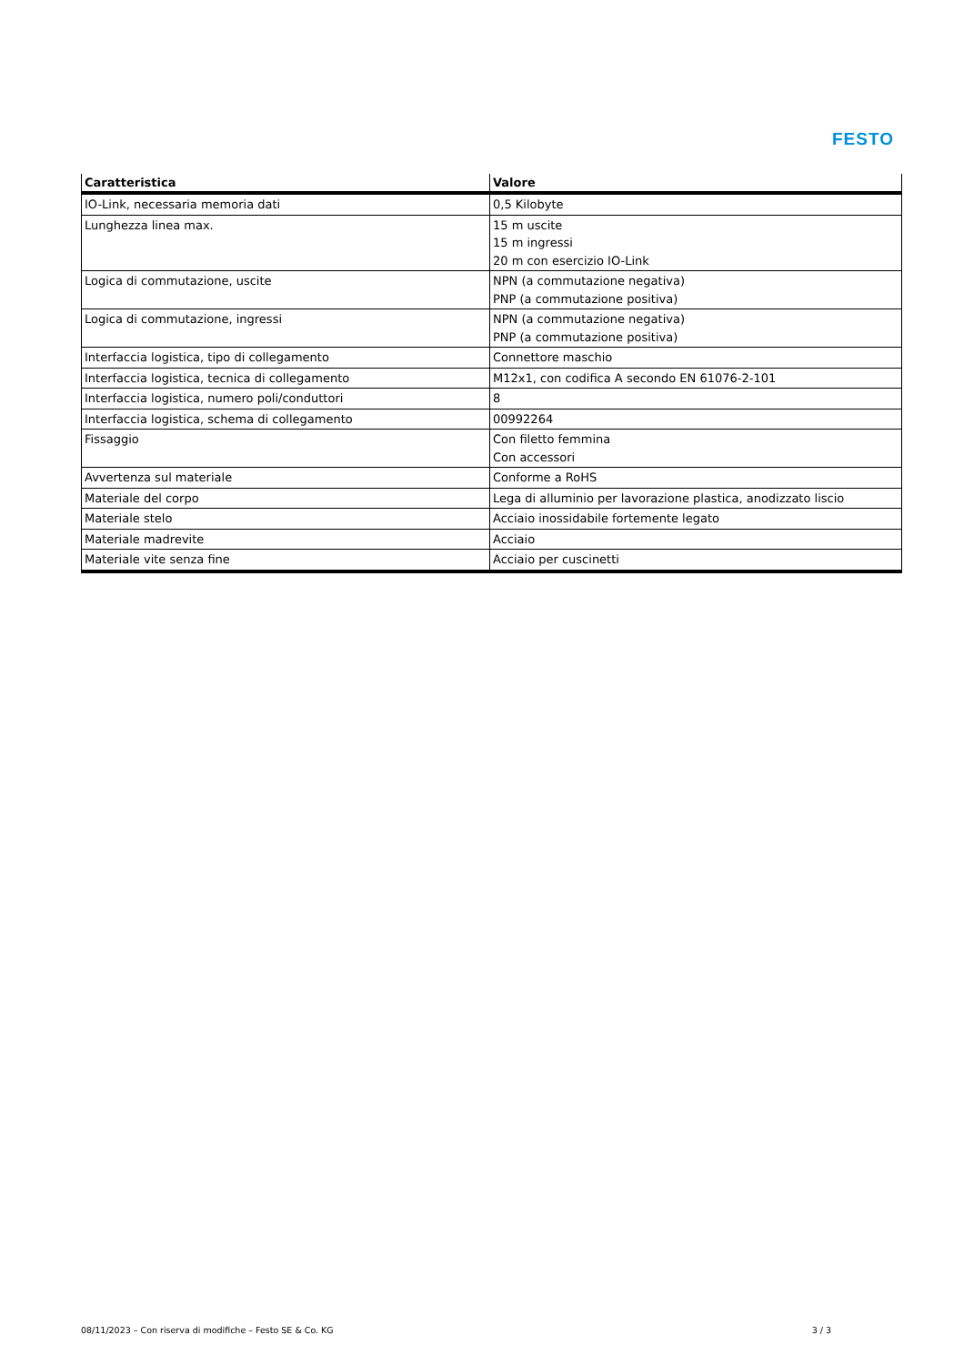FESTO
| Caratteristica | Valore |
| --- | --- |
| IO-Link, necessaria memoria dati | 0,5 Kilobyte |
| Lunghezza linea max. | 15 m uscite 15 m ingressi 20 m con esercizio IO-Link |
| Logica di commutazione, uscite | NPN (a commutazione negativa) PNP (a commutazione positiva) |
| Logica di commutazione, ingressi | NPN (a commutazione negativa) PNP (a commutazione positiva) |
| Interfaccia logistica, tipo di collegamento | Connettore maschio |
| Interfaccia logistica, tecnica di collegamento | M12x1, con codifica A secondo EN 61076-2-101 |
| Interfaccia logistica, numero poli/conduttori | 8 |
| Interfaccia logistica, schema di collegamento | 00992264 |
| Fissaggio | Con filetto femmina Con accessori |
| Avvertenza sul materiale | Conforme a RoHS |
| Materiale del corpo | Lega di alluminio per lavorazione plastica, anodizzato liscio |
| Materiale stelo | Acciaio inossidabile fortemente legato |
| Materiale madrevite | Acciaio |
| Materiale vite senza fine | Acciaio per cuscinetti |
08/11/2023 – Con riserva di modifiche – Festo SE & Co. KG 3 / 3